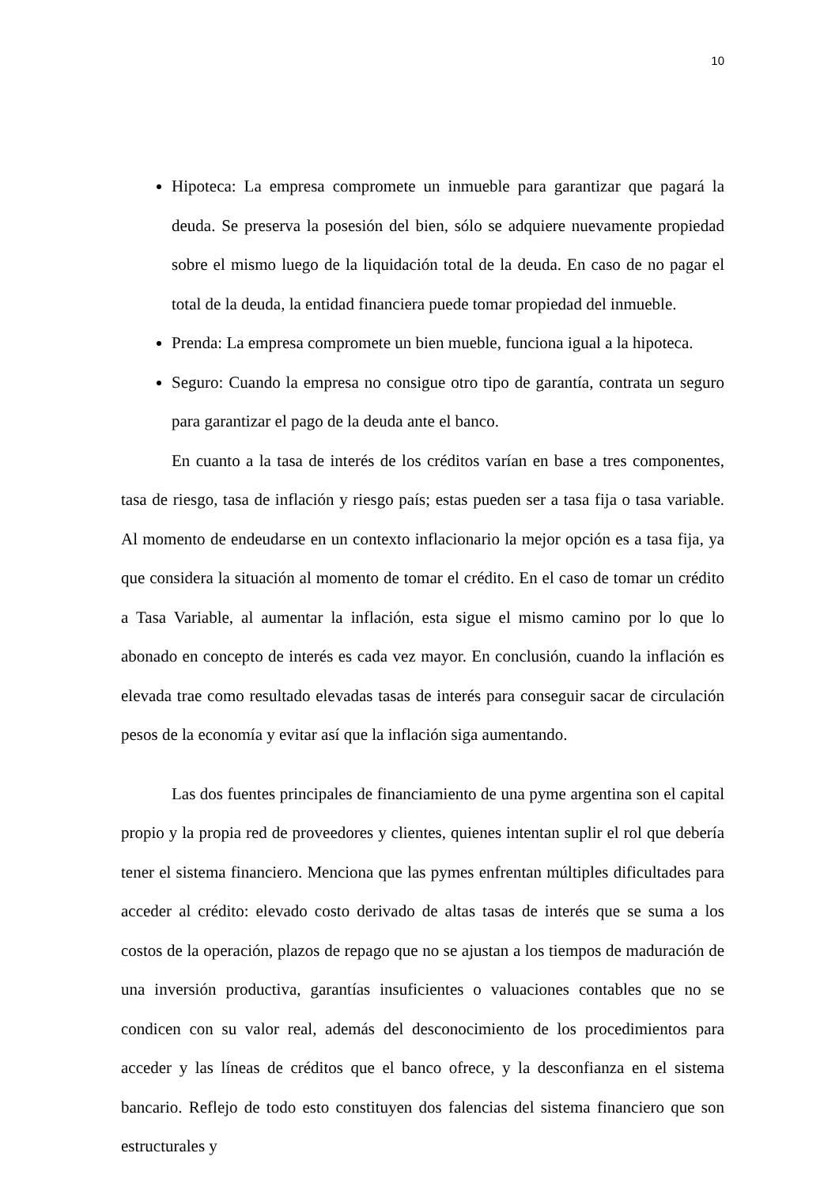10
Hipoteca: La empresa compromete un inmueble para garantizar que pagará la deuda. Se preserva la posesión del bien, sólo se adquiere nuevamente propiedad sobre el mismo luego de la liquidación total de la deuda. En caso de no pagar el total de la deuda, la entidad financiera puede tomar propiedad del inmueble.
Prenda: La empresa compromete un bien mueble, funciona igual a la hipoteca.
Seguro: Cuando la empresa no consigue otro tipo de garantía, contrata un seguro para garantizar el pago de la deuda ante el banco.
En cuanto a la tasa de interés de los créditos varían en base a tres componentes, tasa de riesgo, tasa de inflación y riesgo país; estas pueden ser a tasa fija o tasa variable. Al momento de endeudarse en un contexto inflacionario la mejor opción es a tasa fija, ya que considera la situación al momento de tomar el crédito. En el caso de tomar un crédito a Tasa Variable, al aumentar la inflación, esta sigue el mismo camino por lo que lo abonado en concepto de interés es cada vez mayor. En conclusión, cuando la inflación es elevada trae como resultado elevadas tasas de interés para conseguir sacar de circulación pesos de la economía y evitar así que la inflación siga aumentando.
Las dos fuentes principales de financiamiento de una pyme argentina son el capital propio y la propia red de proveedores y clientes, quienes intentan suplir el rol que debería tener el sistema financiero. Menciona que las pymes enfrentan múltiples dificultades para acceder al crédito: elevado costo derivado de altas tasas de interés que se suma a los costos de la operación, plazos de repago que no se ajustan a los tiempos de maduración de una inversión productiva, garantías insuficientes o valuaciones contables que no se condicen con su valor real, además del desconocimiento de los procedimientos para acceder y las líneas de créditos que el banco ofrece, y la desconfianza en el sistema bancario. Reflejo de todo esto constituyen dos falencias del sistema financiero que son estructurales y